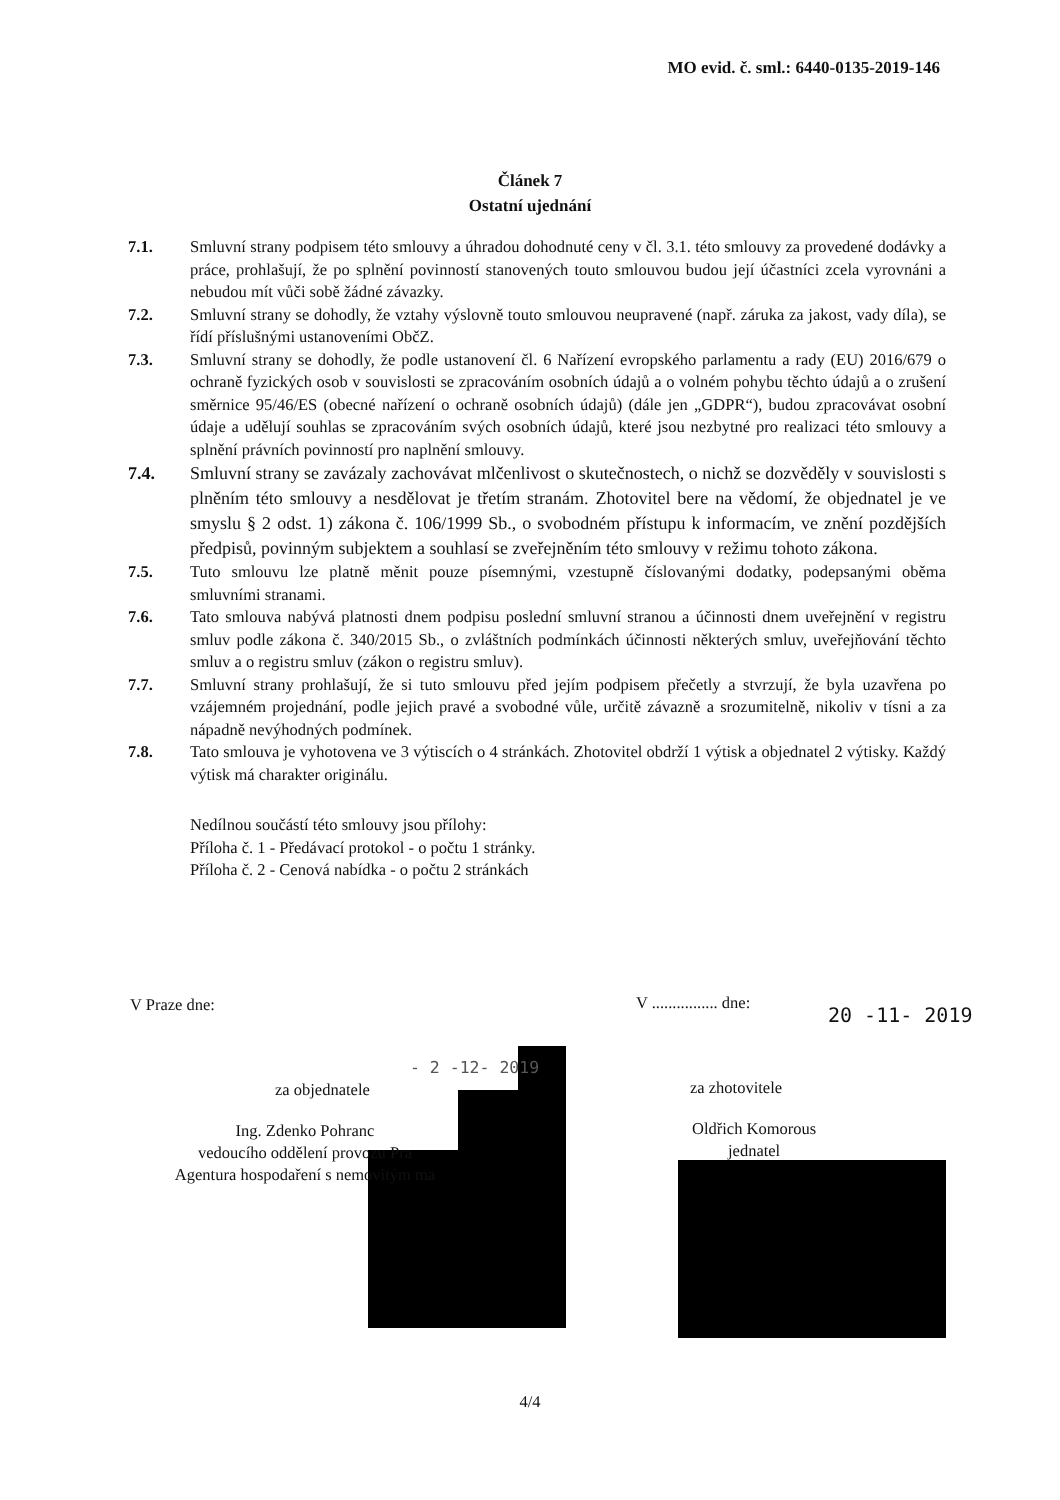MO evid. č. sml.: 6440-0135-2019-146
Článek 7
Ostatní ujednání
7.1. Smluvní strany podpisem této smlouvy a úhradou dohodnuté ceny v čl. 3.1. této smlouvy za provedené dodávky a práce, prohlašují, že po splnění povinností stanovených touto smlouvou budou její účastníci zcela vyrovnáni a nebudou mít vůči sobě žádné závazky.
7.2. Smluvní strany se dohodly, že vztahy výslovně touto smlouvou neupravené (např. záruka za jakost, vady díla), se řídí příslušnými ustanoveními ObčZ.
7.3. Smluvní strany se dohodly, že podle ustanovení čl. 6 Nařízení evropského parlamentu a rady (EU) 2016/679 o ochraně fyzických osob v souvislosti se zpracováním osobních údajů a o volném pohybu těchto údajů a o zrušení směrnice 95/46/ES (obecné nařízení o ochraně osobních údajů) (dále jen „GDPR“), budou zpracovávat osobní údaje a udělují souhlas se zpracováním svých osobních údajů, které jsou nezbytné pro realizaci této smlouvy a splnění právních povinností pro naplnění smlouvy.
7.4. Smluvní strany se zavázaly zachovávat mlčenlivost o skutečnostech, o nichž se dozvěděly v souvislosti s plněním této smlouvy a nesdělovat je třetím stranám. Zhotovitel bere na vědomí, že objednatel je ve smyslu § 2 odst. 1) zákona č. 106/1999 Sb., o svobodném přístupu k informacím, ve znění pozdějších předpisů, povinným subjektem a souhlasí se zveřejněním této smlouvy v režimu tohoto zákona.
7.5. Tuto smlouvu lze platně měnit pouze písemnými, vzestupně číslovanými dodatky, podepsanými oběma smluvními stranami.
7.6. Tato smlouva nabývá platnosti dnem podpisu poslední smluvní stranou a účinnosti dnem uveřejnění v registru smluv podle zákona č. 340/2015 Sb., o zvláštních podmínkách účinnosti některých smluv, uveřejňování těchto smluv a o registru smluv (zákon o registru smluv).
7.7. Smluvní strany prohlašují, že si tuto smlouvu před jejím podpisem přečetly a stvrzují, že byla uzavřena po vzájemném projednání, podle jejich pravé a svobodné vůle, určitě závazně a srozumitelně, nikoliv v tísni a za nápadně nevýhodných podmínek.
7.8. Tato smlouva je vyhotovena ve 3 výtiscích o 4 stránkách. Zhotovitel obdrží 1 výtisk a objednatel 2 výtisky. Každý výtisk má charakter originálu.
Nedílnou součástí této smlouvy jsou přílohy:
Příloha č. 1 - Předávací protokol - o počtu 1 stránky.
Příloha č. 2 - Cenová nabídka - o počtu 2 stránkách
V Praze dne: V ................ dne:
20 -11- 2019
- 2 -12- 2019
za objednatele
Ing. Zdenko Pohranc
vedoucího oddělení provozu Pra
Agentura hospodaření s nemovitým ma
za zhotovitele
Oldřich Komorous
jednatel
4/4